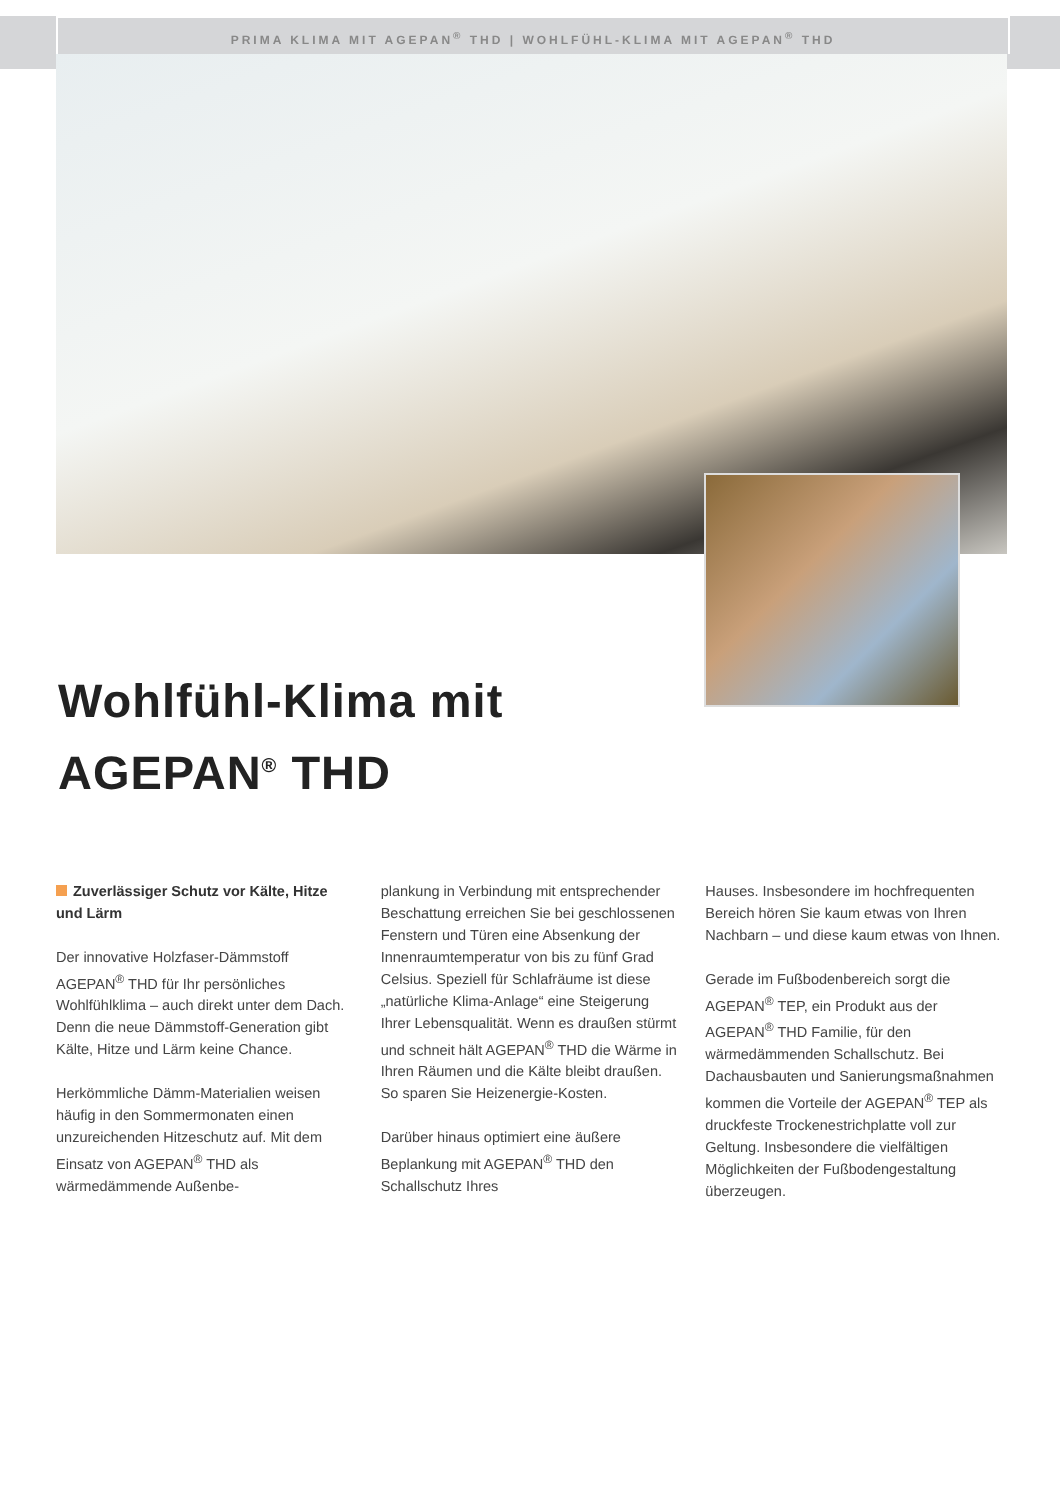PRIMA KLIMA MIT AGEPAN<sup>®</sup> THD | WOHLFÜHL-KLIMA MIT AGEPAN<sup>®</sup> THD
Wohlfühl-Klima mit
AGEPAN<sup>®</sup> THD
Zuverlässiger Schutz vor Kälte, Hitze und Lärm
Der innovative Holzfaser-Dämmstoff AGEPAN<sup>®</sup> THD für Ihr persönliches Wohlfühlklima – auch direkt unter dem Dach. Denn die neue Dämmstoff-Generation gibt Kälte, Hitze und Lärm keine Chance.
Herkömmliche Dämm-Materialien weisen häufig in den Sommermonaten einen unzureichenden Hitzeschutz auf. Mit dem Einsatz von AGEPAN<sup>®</sup> THD als wärmedämmende Außenbe-
plankung in Verbindung mit entsprechender Beschattung erreichen Sie bei geschlossenen Fenstern und Türen eine Absenkung der Innenraumtemperatur von bis zu fünf Grad Celsius. Speziell für Schlafräume ist diese „natürliche Klima-Anlage“ eine Steigerung Ihrer Lebensqualität. Wenn es draußen stürmt und schneit hält AGEPAN<sup>®</sup> THD die Wärme in Ihren Räumen und die Kälte bleibt draußen. So sparen Sie Heizenergie-Kosten.
Darüber hinaus optimiert eine äußere Beplankung mit AGEPAN<sup>®</sup> THD den Schallschutz Ihres
Hauses. Insbesondere im hochfrequenten Bereich hören Sie kaum etwas von Ihren Nachbarn – und diese kaum etwas von Ihnen.
Gerade im Fußbodenbereich sorgt die AGEPAN<sup>®</sup> TEP, ein Produkt aus der AGEPAN<sup>®</sup> THD Familie, für den wärmedämmenden Schallschutz. Bei Dachausbauten und Sanierungsmaßnahmen kommen die Vorteile der AGEPAN<sup>®</sup> TEP als druckfeste Trockenestrichplatte voll zur Geltung. Insbesondere die vielfältigen Möglichkeiten der Fußbodengestaltung überzeugen.